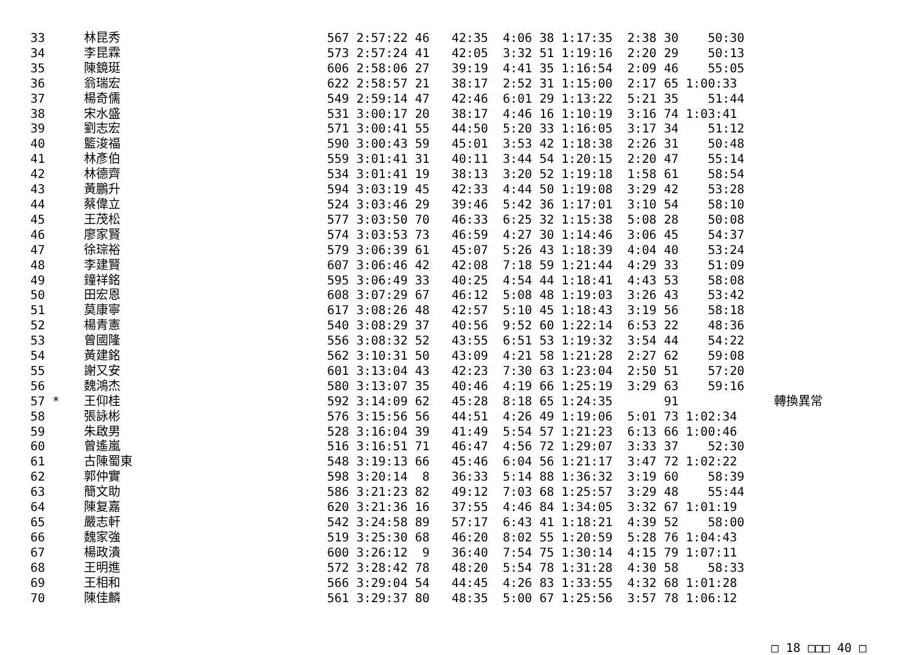| 33 | 林昆秀 | 567 2:57:22 46 42:35 4:06 38 1:17:35 2:38 30 50:30 |
| 34 | 李昆霖 | 573 2:57:24 41 42:05 3:32 51 1:19:16 2:20 29 50:13 |
| 35 | 陳鏡珽 | 606 2:58:06 27 39:19 4:41 35 1:16:54 2:09 46 55:05 |
| 36 | 翁瑞宏 | 622 2:58:57 21 38:17 2:52 31 1:15:00 2:17 65 1:00:33 |
| 37 | 楊奇儒 | 549 2:59:14 47 42:46 6:01 29 1:13:22 5:21 35 51:44 |
| 38 | 宋水盛 | 531 3:00:17 20 38:17 4:46 16 1:10:19 3:16 74 1:03:41 |
| 39 | 劉志宏 | 571 3:00:41 55 44:50 5:20 33 1:16:05 3:17 34 51:12 |
| 40 | 籃浚福 | 590 3:00:43 59 45:01 3:53 42 1:18:38 2:26 31 50:48 |
| 41 | 林彥伯 | 559 3:01:41 31 40:11 3:44 54 1:20:15 2:20 47 55:14 |
| 42 | 林德齊 | 534 3:01:41 19 38:13 3:20 52 1:19:18 1:58 61 58:54 |
| 43 | 黃鵬升 | 594 3:03:19 45 42:33 4:44 50 1:19:08 3:29 42 53:28 |
| 44 | 蔡偉立 | 524 3:03:46 29 39:46 5:42 36 1:17:01 3:10 54 58:10 |
| 45 | 王茂松 | 577 3:03:50 70 46:33 6:25 32 1:15:38 5:08 28 50:08 |
| 46 | 廖家賢 | 574 3:03:53 73 46:59 4:27 30 1:14:46 3:06 45 54:37 |
| 47 | 徐琮裕 | 579 3:06:39 61 45:07 5:26 43 1:18:39 4:04 40 53:24 |
| 48 | 李建賢 | 607 3:06:46 42 42:08 7:18 59 1:21:44 4:29 33 51:09 |
| 49 | 鐘祥銘 | 595 3:06:49 33 40:25 4:54 44 1:18:41 4:43 53 58:08 |
| 50 | 田宏恩 | 608 3:07:29 67 46:12 5:08 48 1:19:03 3:26 43 53:42 |
| 51 | 莫康寧 | 617 3:08:26 48 42:57 5:10 45 1:18:43 3:19 56 58:18 |
| 52 | 楊青憲 | 540 3:08:29 37 40:56 9:52 60 1:22:14 6:53 22 48:36 |
| 53 | 曾國隆 | 556 3:08:32 52 43:55 6:51 53 1:19:32 3:54 44 54:22 |
| 54 | 黃建銘 | 562 3:10:31 50 43:09 4:21 58 1:21:28 2:27 62 59:08 |
| 55 | 謝又安 | 601 3:13:04 43 42:23 7:30 63 1:23:04 2:50 51 57:20 |
| 56 | 魏鴻杰 | 580 3:13:07 35 40:46 4:19 66 1:25:19 3:29 63 59:16 |
| 57 * | 王仰桂 | 592 3:14:09 62 45:28 8:18 65 1:24:35 91 轉換異常 |
| 58 | 張詠彬 | 576 3:15:56 56 44:51 4:26 49 1:19:06 5:01 73 1:02:34 |
| 59 | 朱啟男 | 528 3:16:04 39 41:49 5:54 57 1:21:23 6:13 66 1:00:46 |
| 60 | 曾遙嵐 | 516 3:16:51 71 46:47 4:56 72 1:29:07 3:33 37 52:30 |
| 61 | 古陳蜀東 | 548 3:19:13 66 45:46 6:04 56 1:21:17 3:47 72 1:02:22 |
| 62 | 郭仲實 | 598 3:20:14 8 36:33 5:14 88 1:36:32 3:19 60 58:39 |
| 63 | 簡文助 | 586 3:21:23 82 49:12 7:03 68 1:25:57 3:29 48 55:44 |
| 64 | 陳复嘉 | 620 3:21:36 16 37:55 4:46 84 1:34:05 3:32 67 1:01:19 |
| 65 | 嚴志軒 | 542 3:24:58 89 57:17 6:43 41 1:18:21 4:39 52 58:00 |
| 66 | 魏家強 | 519 3:25:30 68 46:20 8:02 55 1:20:59 5:28 76 1:04:43 |
| 67 | 楊政潰 | 600 3:26:12 9 36:40 7:54 75 1:30:14 4:15 79 1:07:11 |
| 68 | 王明進 | 572 3:28:42 78 48:20 5:54 78 1:31:28 4:30 58 58:33 |
| 69 | 王相和 | 566 3:29:04 54 44:45 4:26 83 1:33:55 4:32 68 1:01:28 |
| 70 | 陳佳麟 | 561 3:29:37 80 48:35 5:00 67 1:25:56 3:57 78 1:06:12 |
□ 18 □□□ 40 □